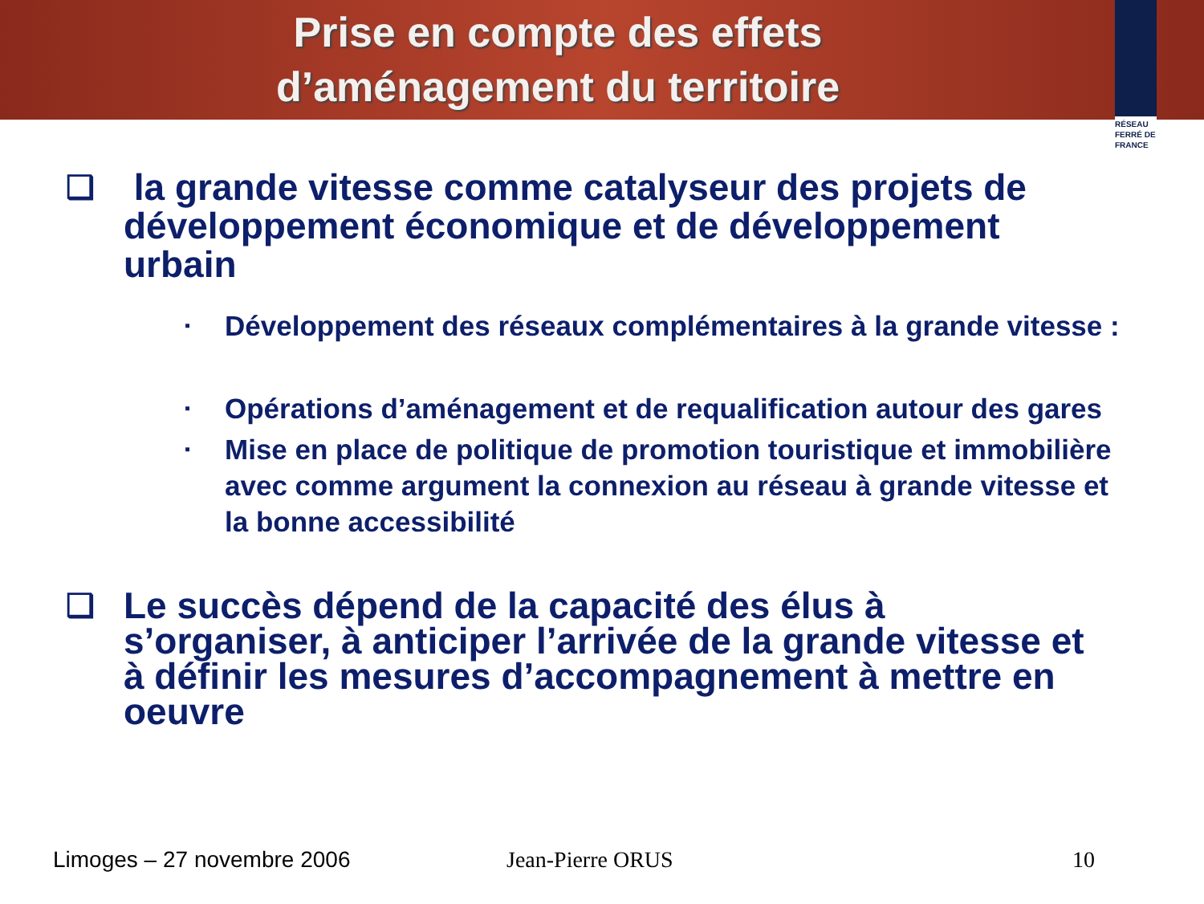Prise en compte des effets
d’aménagement du territoire
RÉSEAU FERRÉ DE FRANCE
❑
la grande vitesse comme catalyseur des projets de développement économique et de développement urbain
▪
Développement des réseaux complémentaires à la grande vitesse :
▪
Opérations d’aménagement et de requalification autour des gares
▪
Mise en place de politique de promotion touristique et immobilière avec comme argument la connexion au réseau à grande vitesse et la bonne accessibilité
❑
Le succès dépend de la capacité des élus à s’organiser, à anticiper l’arrivée de la grande vitesse et à définir les mesures d’accompagnement à mettre en oeuvre
Limoges – 27 novembre 2006 Jean-Pierre ORUS 10